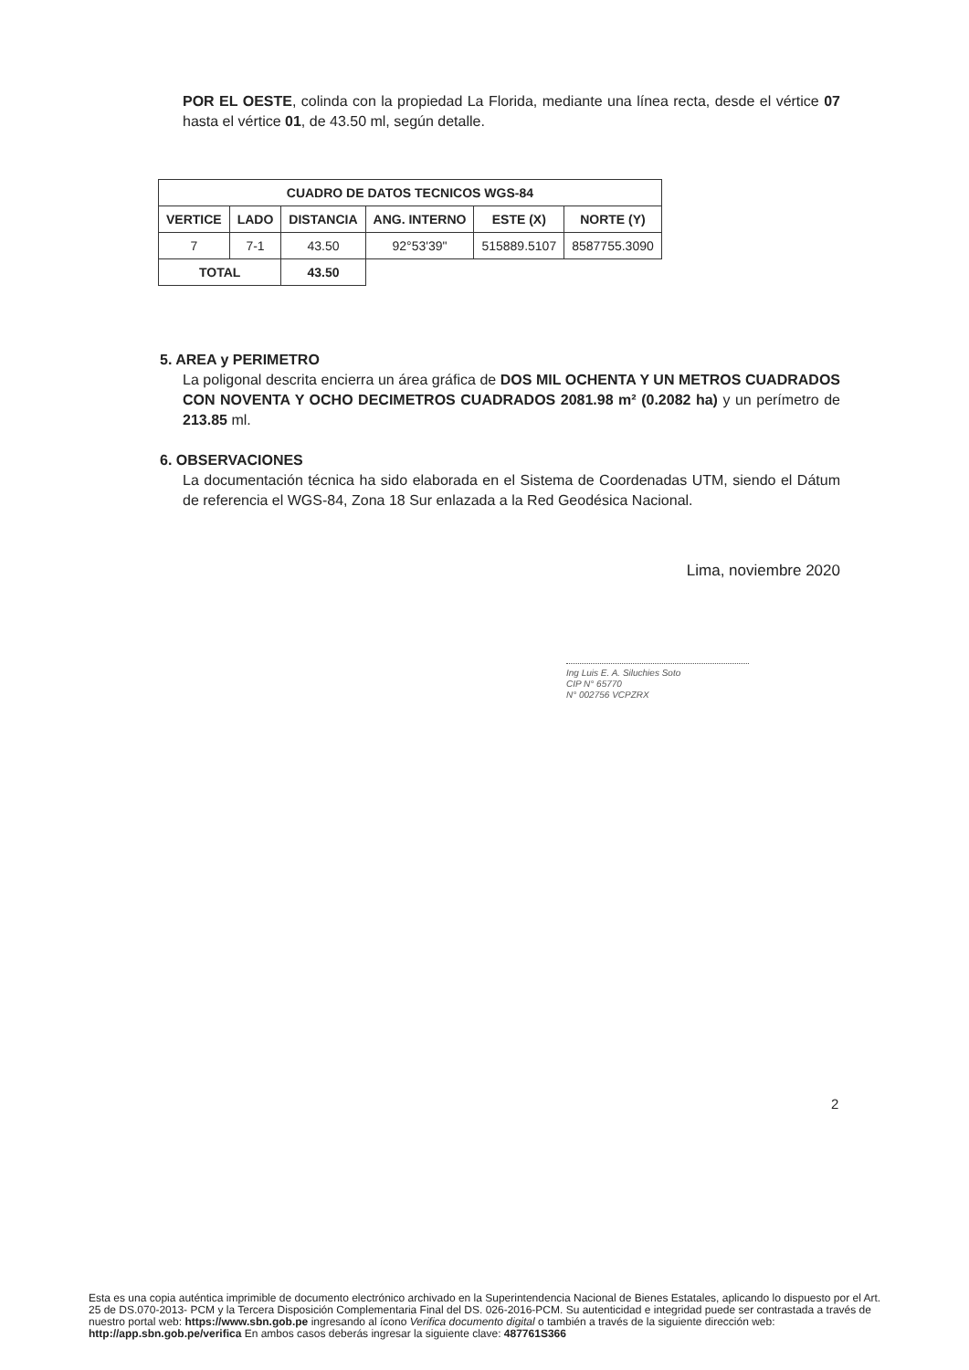POR EL OESTE, colinda con la propiedad La Florida, mediante una línea recta, desde el vértice 07 hasta el vértice 01, de 43.50 ml, según detalle.
| CUADRO DE DATOS TECNICOS WGS-84 | | | | | |
| --- | --- | --- | --- | --- | --- |
| VERTICE | LADO | DISTANCIA | ANG. INTERNO | ESTE (X) | NORTE (Y) |
| 7 | 7-1 | 43.50 | 92°53'39" | 515889.5107 | 8587755.3090 |
| TOTAL | | 43.50 | | | |
5. AREA y PERIMETRO
La poligonal descrita encierra un área gráfica de DOS MIL OCHENTA Y UN METROS CUADRADOS CON NOVENTA Y OCHO DECIMETROS CUADRADOS 2081.98 m² (0.2082 ha) y un perímetro de 213.85 ml.
6. OBSERVACIONES
La documentación técnica ha sido elaborada en el Sistema de Coordenadas UTM, siendo el Dátum de referencia el WGS-84, Zona 18 Sur enlazada a la Red Geodésica Nacional.
Lima, noviembre 2020
Ing Luis E. A. Siluchies Soto
CIP N° 65770
N° 002756 VCPZRX
2
Esta es una copia auténtica imprimible de documento electrónico archivado en la Superintendencia Nacional de Bienes Estatales, aplicando lo dispuesto por el Art. 25 de DS.070-2013- PCM y la Tercera Disposición Complementaria Final del DS. 026-2016-PCM. Su autenticidad e integridad puede ser contrastada a través de nuestro portal web: https://www.sbn.gob.pe ingresando al ícono Verifica documento digital o también a través de la siguiente dirección web: http://app.sbn.gob.pe/verifica En ambos casos deberás ingresar la siguiente clave: 487761S366